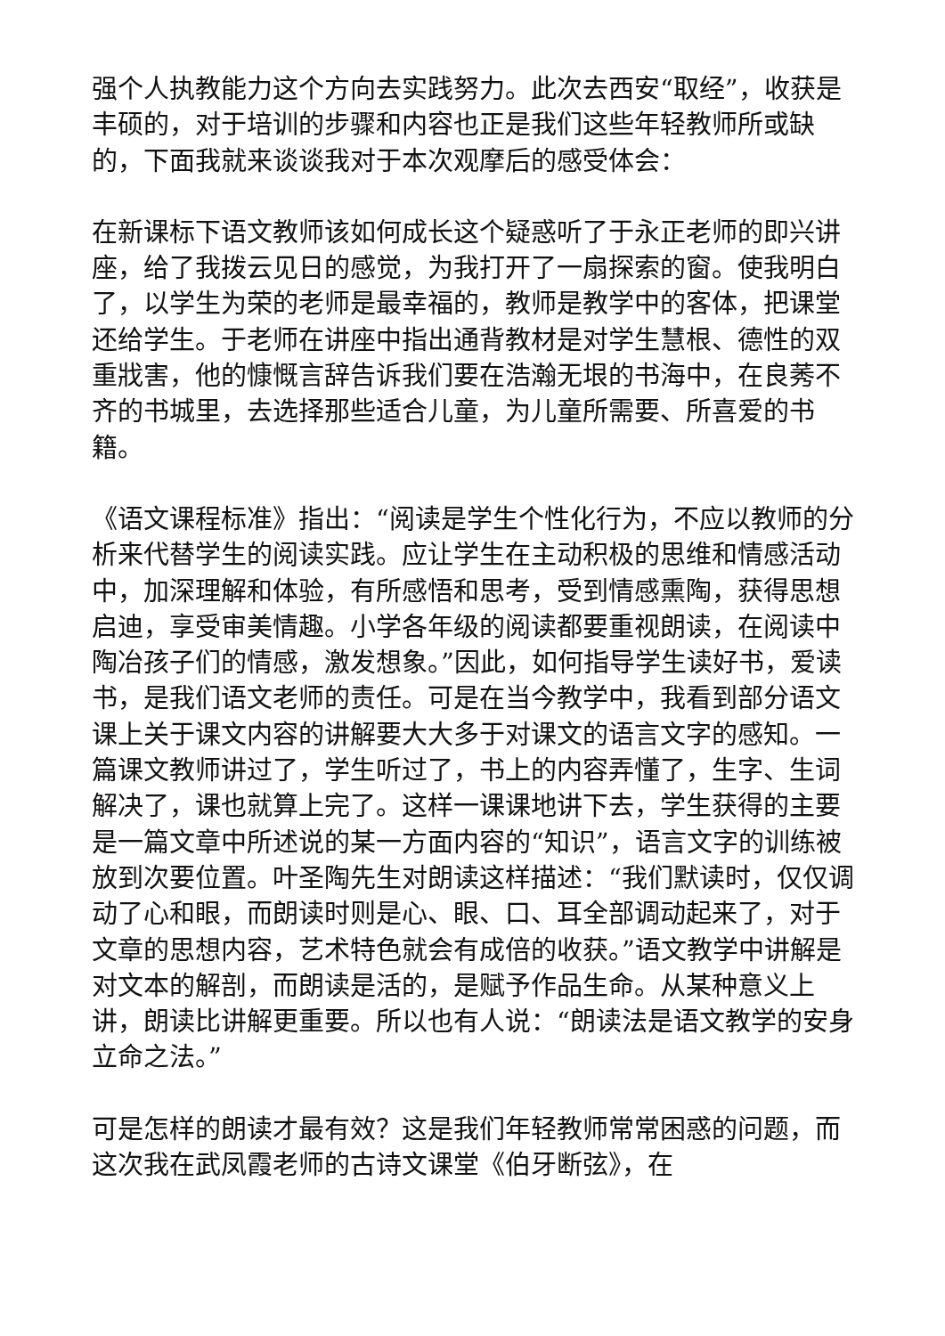强个人执教能力这个方向去实践努力。此次去西安“取经”，收获是丰硕的，对于培训的步骤和内容也正是我们这些年轻教师所或缺的，下面我就来谈谈我对于本次观摩后的感受体会：
在新课标下语文教师该如何成长这个疑惑听了于永正老师的即兴讲座，给了我拨云见日的感觉，为我打开了一扇探索的窗。使我明白了，以学生为荣的老师是最幸福的，教师是教学中的客体，把课堂还给学生。于老师在讲座中指出通背教材是对学生慧根、德性的双重戕害，他的慷慨言辞告诉我们要在浩瀚无垠的书海中，在良莠不齐的书城里，去选择那些适合儿童，为儿童所需要、所喜爱的书籍。
《语文课程标准》指出：“阅读是学生个性化行为，不应以教师的分析来代替学生的阅读实践。应让学生在主动积极的思维和情感活动中，加深理解和体验，有所感悟和思考，受到情感熏陶，获得思想启迪，享受审美情趣。小学各年级的阅读都要重视朗读，在阅读中陶冶孩子们的情感，激发想象。”因此，如何指导学生读好书，爱读书，是我们语文老师的责任。可是在当今教学中，我看到部分语文课上关于课文内容的讲解要大大多于对课文的语言文字的感知。一篇课文教师讲过了，学生听过了，书上的内容弄懂了，生字、生词解决了，课也就算上完了。这样一课课地讲下去，学生获得的主要是一篇文章中所述说的某一方面内容的“知识”，语言文字的训练被放到次要位置。叶圣陶先生对朗读这样描述：“我们默读时，仅仅调动了心和眼，而朗读时则是心、眼、口、耳全部调动起来了，对于文章的思想内容，艺术特色就会有成倍的收获。”语文教学中讲解是对文本的解剖，而朗读是活的，是赋予作品生命。从某种意义上讲，朗读比讲解更重要。所以也有人说：“朗读法是语文教学的安身立命之法。”
可是怎样的朗读才最有效？这是我们年轻教师常常困惑的问题，而这次我在武凤霞老师的古诗文课堂《伯牙断弦》，在